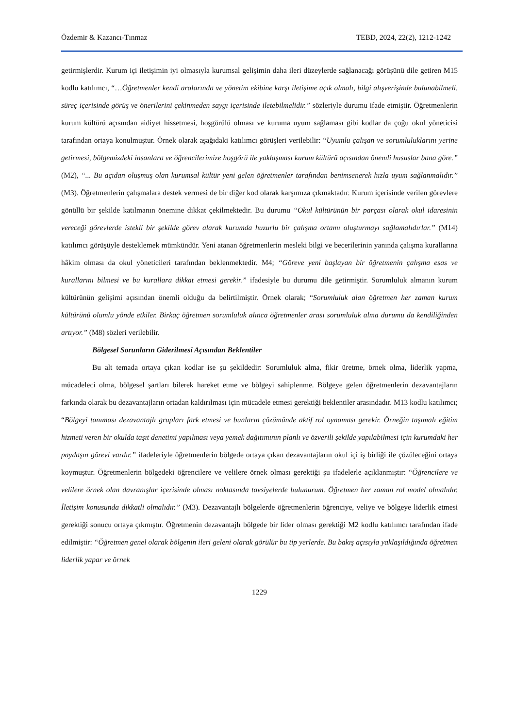Özdemir & Kazancı-Tınmaz TEBD, 2024, 22(2), 1212-1242
getirmişlerdir. Kurum içi iletişimin iyi olmasıyla kurumsal gelişimin daha ileri düzeylerde sağlanacağı görüşünü dile getiren M15 kodlu katılımcı, “…Öğretmenler kendi aralarında ve yönetim ekibine karşı iletişime açık olmalı, bilgi alışverişinde bulunabilmeli, süreç içerisinde görüş ve önerilerini çekinmeden saygı içerisinde iletebilmelidir.” sözleriyle durumu ifade etmiştir. Öğretmenlerin kurum kültürü açısından aidiyet hissetmesi, hoşgörülü olması ve kuruma uyum sağlaması gibi kodlar da çoğu okul yöneticisi tarafından ortaya konulmuştur. Örnek olarak aşağıdaki katılımcı görüşleri verilebilir: “Uyumlu çalışan ve sorumluluklarını yerine getirmesi, bölgemizdeki insanlara ve öğrencilerimize hoşgörü ile yaklaşması kurum kültürü açısından önemli hususlar bana göre.” (M2), “... Bu açıdan oluşmuş olan kurumsal kültür yeni gelen öğretmenler tarafından benimsenerek hızla uyum sağlanmalıdır.” (M3). Öğretmenlerin çalışmalara destek vermesi de bir diğer kod olarak karşımıza çıkmaktadır. Kurum içerisinde verilen görevlere gönüllü bir şekilde katılmanın önemine dikkat çekilmektedir. Bu durumu “Okul kültürünün bir parçası olarak okul idaresinin vereceği görevlerde istekli bir şekilde görev alarak kurumda huzurlu bir çalışma ortamı oluşturmayı sağlamalıdırlar.” (M14) katılımcı görüşüyle desteklemek mümkündür. Yeni atanan öğretmenlerin mesleki bilgi ve becerilerinin yanında çalışma kurallarına hâkim olması da okul yöneticileri tarafından beklenmektedir. M4; “Göreve yeni başlayan bir öğretmenin çalışma esas ve kurallarını bilmesi ve bu kurallara dikkat etmesi gerekir.” ifadesiyle bu durumu dile getirmiştir. Sorumluluk almanın kurum kültürünün gelişimi açısından önemli olduğu da belirtilmiştir. Örnek olarak; “Sorumluluk alan öğretmen her zaman kurum kültürünü olumlu yönde etkiler. Birkaç öğretmen sorumluluk alınca öğretmenler arası sorumluluk alma durumu da kendiliğinden artıyor.” (M8) sözleri verilebilir.
Bölgesel Sorunların Giderilmesi Açısından Beklentiler
Bu alt temada ortaya çıkan kodlar ise şu şekildedir: Sorumluluk alma, fikir üretme, örnek olma, liderlik yapma, mücadeleci olma, bölgesel şartları bilerek hareket etme ve bölgeyi sahiplenme. Bölgeye gelen öğretmenlerin dezavantajların farkında olarak bu dezavantajların ortadan kaldırılması için mücadele etmesi gerektiği beklentiler arasındadır. M13 kodlu katılımcı; “Bölgeyi tanıması dezavantajlı grupları fark etmesi ve bunların çözümünde aktif rol oynaması gerekir. Örneğin taşımalı eğitim hizmeti veren bir okulda taşıt denetimi yapılması veya yemek dağıtımının planlı ve özverili şekilde yapılabilmesi için kurumdaki her paydaşın görevi vardır.” ifadeleriyle öğretmenlerin bölgede ortaya çıkan dezavantajların okul içi iş birliği ile çözüleceğini ortaya koymuştur. Öğretmenlerin bölgedeki öğrencilere ve velilere örnek olması gerektiği şu ifadelerle açıklanmıştır: “Öğrencilere ve velilere örnek olan davranışlar içerisinde olması noktasında tavsiyelerde bulunurum. Öğretmen her zaman rol model olmalıdır. İletişim konusunda dikkatli olmalıdır.” (M3). Dezavantajlı bölgelerde öğretmenlerin öğrenciye, veliye ve bölgeye liderlik etmesi gerektiği sonucu ortaya çıkmıştır. Öğretmenin dezavantajlı bölgede bir lider olması gerektiği M2 kodlu katılımcı tarafından ifade edilmiştir: “Öğretmen genel olarak bölgenin ileri geleni olarak görülür bu tip yerlerde. Bu bakış açısıyla yaklaşıldığında öğretmen liderlik yapar ve örnek
1229